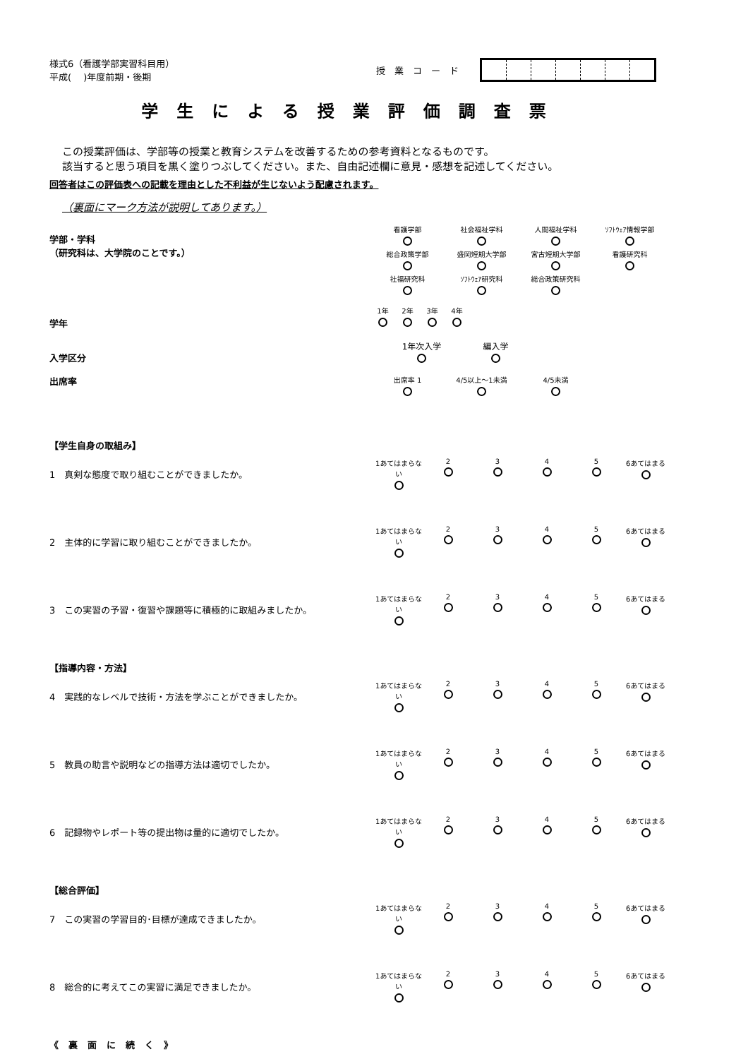様式6（看護学部実習科目用）
平成(　 )年度前期・後期
授　業　コ　ー　ド
学生による授業評価調査票
この授業評価は、学部等の授業と教育システムを改善するための参考資料となるものです。
該当すると思う項目を黒く塗りつぶしてください。また、自由記述欄に意見・感想を記述してください。
回答者はこの評価表への記載を理由とした不利益が生じないよう配慮されます。
（裏面にマーク方法が説明してあります。）
学部・学科
（研究科は、大学院のことです。）
看護学部
社会福祉学科
人間福祉学科
ｿﾌﾄｳｪｱ情報学部
総合政策学部
盛岡短期大学部
宮古短期大学部
看護研究科
社福研究科
ｿﾌﾄｳｪｱ研究科
総合政策研究科
学年
1年
2年
3年
4年
入学区分
1年次入学
編入学
出席率
出席率 1
4/5以上～1未満
4/5未満
【学生自身の取組み】
1　真剣な態度で取り組むことができましたか。
1あてはまらない
2 3 4 5 6あてはまる
2　主体的に学習に取り組むことができましたか。
1あてはまらない
2 3 4 5 6あてはまる
3　この実習の予習・復習や課題等に積極的に取組みましたか。
1あてはまらない
2 3 4 5 6あてはまる
【指導内容・方法】
4　実践的なレベルで技術・方法を学ぶことができましたか。
1あてはまらない
2 3 4 5 6あてはまる
5　教員の助言や説明などの指導方法は適切でしたか。
1あてはまらない
2 3 4 5 6あてはまる
6　記録物やレポート等の提出物は量的に適切でしたか。
1あてはまらない
2 3 4 5 6あてはまる
【総合評価】
7　この実習の学習目的･目標が達成できましたか。
1あてはまらない
2 3 4 5 6あてはまる
8　総合的に考えてこの実習に満足できましたか。
1あてはまらない
2 3 4 5 6あてはまる
《裏面に続く》